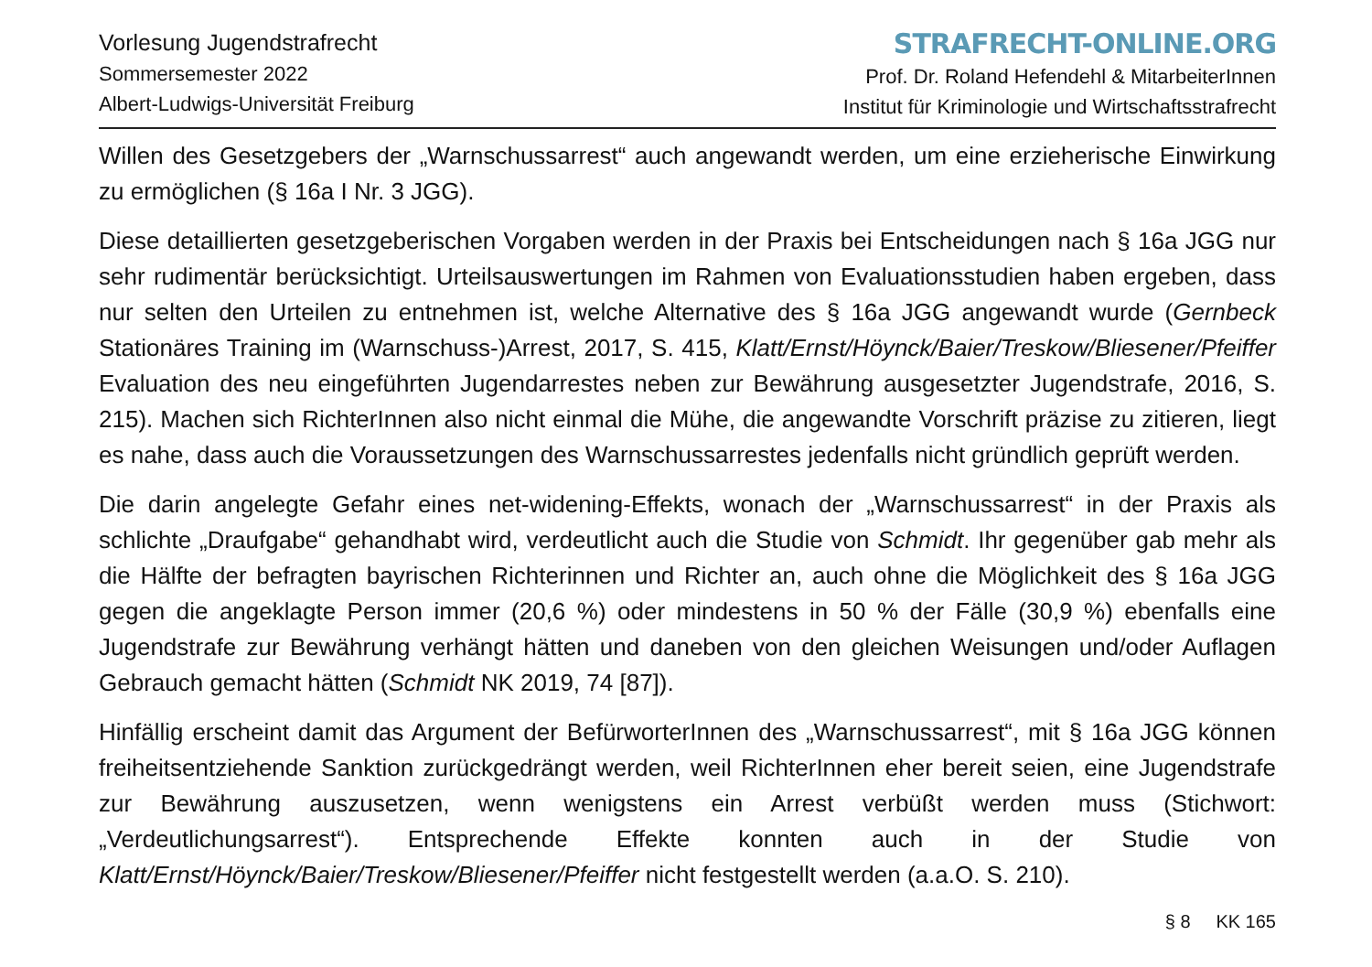Vorlesung Jugendstrafrecht
Sommersemester 2022
Albert-Ludwigs-Universität Freiburg
STRAFRECHT-ONLINE.ORG
Prof. Dr. Roland Hefendehl & MitarbeiterInnen
Institut für Kriminologie und Wirtschaftsstrafrecht
Willen des Gesetzgebers der „Warnschussarrest“ auch angewandt werden, um eine erzieherische Einwirkung zu ermöglichen (§ 16a I Nr. 3 JGG).
Diese detaillierten gesetzgeberischen Vorgaben werden in der Praxis bei Entscheidungen nach § 16a JGG nur sehr rudimentär berücksichtigt. Urteilsauswertungen im Rahmen von Evaluationsstudien haben ergeben, dass nur selten den Urteilen zu entnehmen ist, welche Alternative des § 16a JGG angewandt wurde (Gernbeck Stationäres Training im (Warnschuss-)Arrest, 2017, S. 415, Klatt/Ernst/Höynck/Baier/Treskow/Bliesener/Pfeiffer Evaluation des neu eingeführten Jugendarrestes neben zur Bewährung ausgesetzter Jugendstrafe, 2016, S. 215). Machen sich RichterInnen also nicht einmal die Mühe, die angewandte Vorschrift präzise zu zitieren, liegt es nahe, dass auch die Voraussetzungen des Warnschussarrestes jedenfalls nicht gründlich geprüft werden.
Die darin angelegte Gefahr eines net-widening-Effekts, wonach der „Warnschussarrest“ in der Praxis als schlichte „Draufgabe“ gehandhabt wird, verdeutlicht auch die Studie von Schmidt. Ihr gegenüber gab mehr als die Hälfte der befragten bayrischen Richterinnen und Richter an, auch ohne die Möglichkeit des § 16a JGG gegen die angeklagte Person immer (20,6 %) oder mindestens in 50 % der Fälle (30,9 %) ebenfalls eine Jugendstrafe zur Bewährung verhängt hätten und daneben von den gleichen Weisungen und/oder Auflagen Gebrauch gemacht hätten (Schmidt NK 2019, 74 [87]).
Hinfällig erscheint damit das Argument der BefürworterInnen des „Warnschussarrest“, mit § 16a JGG können freiheitsentziehende Sanktion zurückgedrängt werden, weil RichterInnen eher bereit seien, eine Jugendstrafe zur Bewährung auszusetzen, wenn wenigstens ein Arrest verbüßt werden muss (Stichwort: „Verdeutlichungsarrest“). Entsprechende Effekte konnten auch in der Studie von Klatt/Ernst/Höynck/Baier/Treskow/Bliesener/Pfeiffer nicht festgestellt werden (a.a.O. S. 210).
§ 8 KK 165